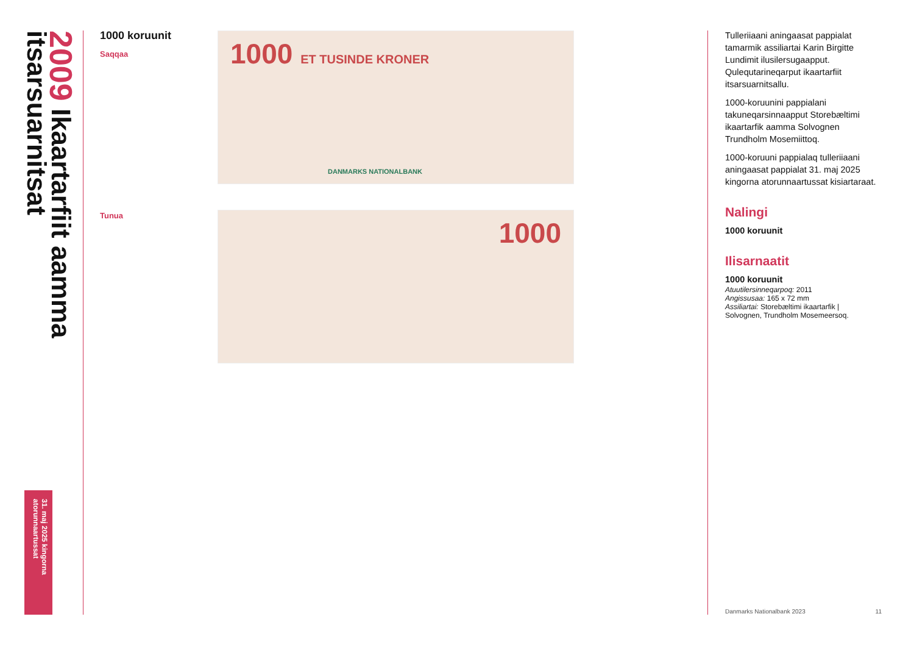2009 Ikaartarfiit aamma itsarsuarnitsat
31. maj 2025 kingorna atorunnaartussat
1000 koruunit
Saqqaa
Tunua
1000 ET TUSINDE KRONER
DANMARKS NATIONALBANK
1000
Tulleriiaani aningaasat pappialat tamarmik assiliartai Karin Birgitte Lundimit ilusilersugaapput. Qulequtarineqarput ikaartarfiit itsarsuarnitsallu.
1000-koruunini pappialani takuneqarsinnaapput Storebæltimi ikaartarfik aamma Solvognen Trundholm Mosemiittoq.
1000-koruuni pappialaq tulleriiaani aningaasat pappialat 31. maj 2025 kingorna atorunnaartussat kisiartaraat.
Nalingi
1000 koruunit
Ilisarnaatit
1000 koruunit
Atuutilersinneqarpoq: 2011
Angissusaa: 165 x 72 mm
Assiliartai: Storebæltimi ikaartarfik | Solvognen, Trundholm Mosemeersoq.
Danmarks Nationalbank 2023 11